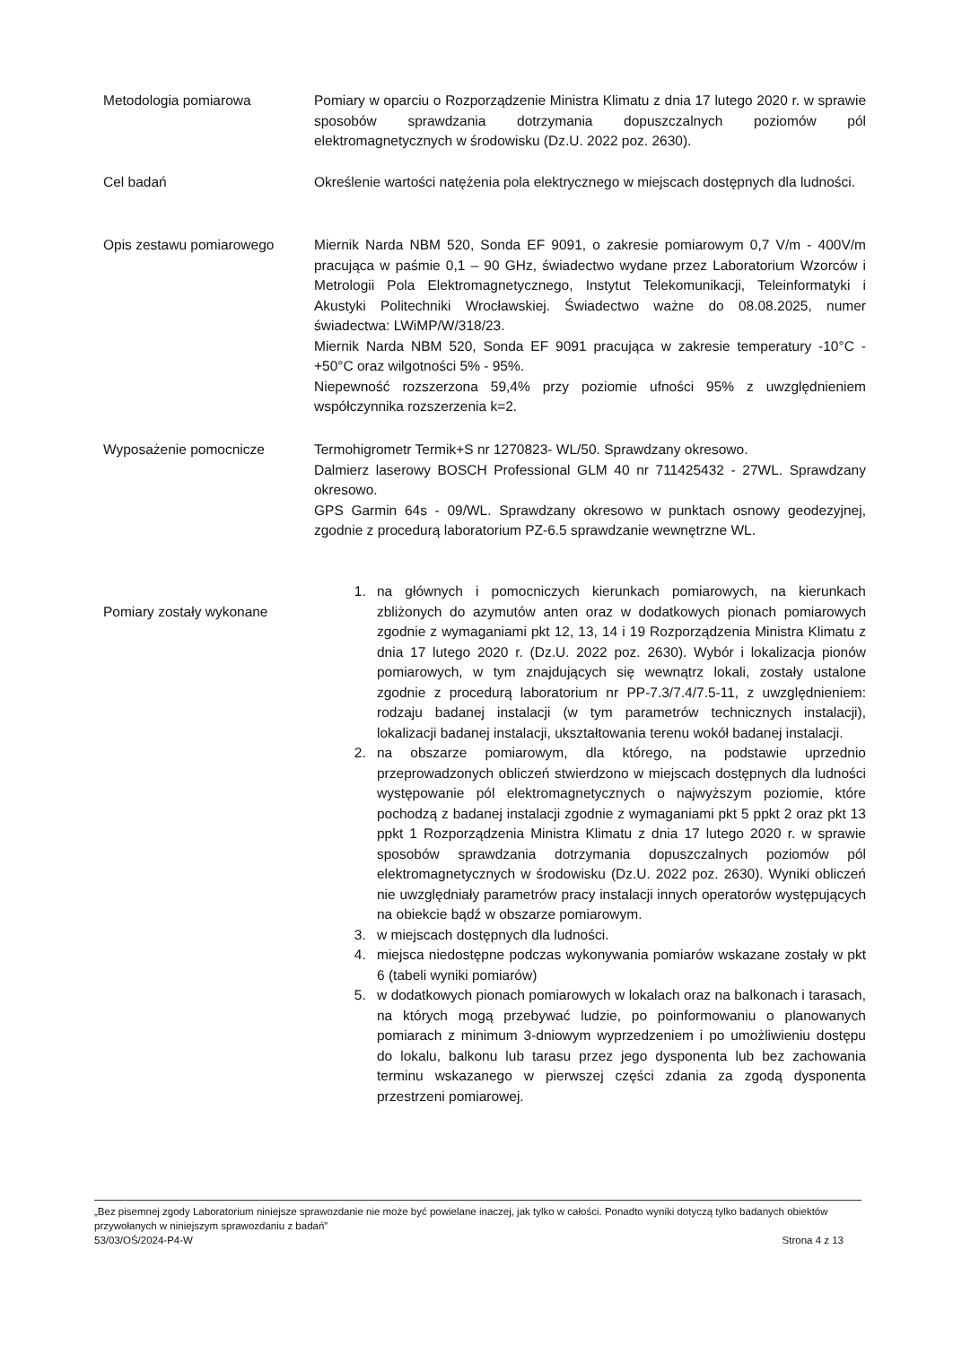Metodologia pomiarowa Pomiary w oparciu o Rozporządzenie Ministra Klimatu z dnia 17 lutego 2020 r. w sprawie sposobów sprawdzania dotrzymania dopuszczalnych poziomów pól elektromagnetycznych w środowisku (Dz.U. 2022 poz. 2630).
Cel badań Określenie wartości natężenia pola elektrycznego w miejscach dostępnych dla ludności.
Opis zestawu pomiarowego Miernik Narda NBM 520, Sonda EF 9091, o zakresie pomiarowym 0,7 V/m - 400V/m pracująca w paśmie 0,1 – 90 GHz, świadectwo wydane przez Laboratorium Wzorców i Metrologii Pola Elektromagnetycznego, Instytut Telekomunikacji, Teleinformatyki i Akustyki Politechniki Wrocławskiej. Świadectwo ważne do 08.08.2025, numer świadectwa: LWiMP/W/318/23.
Miernik Narda NBM 520, Sonda EF 9091 pracująca w zakresie temperatury -10°C - +50°C oraz wilgotności 5% - 95%.
Niepewność rozszerzona 59,4% przy poziomie ufności 95% z uwzględnieniem współczynnika rozszerzenia k=2.
Wyposażenie pomocnicze Termohigrometr Termik+S nr 1270823- WL/50. Sprawdzany okresowo.
Dalmierz laserowy BOSCH Professional GLM 40 nr 711425432 - 27WL. Sprawdzany okresowo.
GPS Garmin 64s - 09/WL. Sprawdzany okresowo w punktach osnowy geodezyjnej, zgodnie z procedurą laboratorium PZ-6.5 sprawdzanie wewnętrzne WL.
Pomiary zostały wykonane
1. na głównych i pomocniczych kierunkach pomiarowych, na kierunkach zbliżonych do azymutów anten oraz w dodatkowych pionach pomiarowych zgodnie z wymaganiami pkt 12, 13, 14 i 19 Rozporządzenia Ministra Klimatu z dnia 17 lutego 2020 r. (Dz.U. 2022 poz. 2630). Wybór i lokalizacja pionów pomiarowych, w tym znajdujących się wewnątrz lokali, zostały ustalone zgodnie z procedurą laboratorium nr PP-7.3/7.4/7.5-11, z uwzględnieniem: rodzaju badanej instalacji (w tym parametrów technicznych instalacji), lokalizacji badanej instalacji, ukształtowania terenu wokół badanej instalacji.
2. na obszarze pomiarowym, dla którego, na podstawie uprzednio przeprowadzonych obliczeń stwierdzono w miejscach dostępnych dla ludności występowanie pól elektromagnetycznych o najwyższym poziomie, które pochodzą z badanej instalacji zgodnie z wymaganiami pkt 5 ppkt 2 oraz pkt 13 ppkt 1 Rozporządzenia Ministra Klimatu z dnia 17 lutego 2020 r. w sprawie sposobów sprawdzania dotrzymania dopuszczalnych poziomów pól elektromagnetycznych w środowisku (Dz.U. 2022 poz. 2630). Wyniki obliczeń nie uwzględniały parametrów pracy instalacji innych operatorów występujących na obiekcie bądź w obszarze pomiarowym.
3. w miejscach dostępnych dla ludności.
4. miejsca niedostępne podczas wykonywania pomiarów wskazane zostały w pkt 6 (tabeli wyniki pomiarów)
5. w dodatkowych pionach pomiarowych w lokalach oraz na balkonach i tarasach, na których mogą przebywać ludzie, po poinformowaniu o planowanych pomiarach z minimum 3-dniowym wyprzedzeniem i po umożliwieniu dostępu do lokalu, balkonu lub tarasu przez jego dysponenta lub bez zachowania terminu wskazanego w pierwszej części zdania za zgodą dysponenta przestrzeni pomiarowej.
„Bez pisemnej zgody Laboratorium niniejsze sprawozdanie nie może być powielane inaczej, jak tylko w całości. Ponadto wyniki dotyczą tylko badanych obiektów przywołanych w niniejszym sprawozdaniu z badań”
53/03/OŚ/2024-P4-W Strona 4 z 13